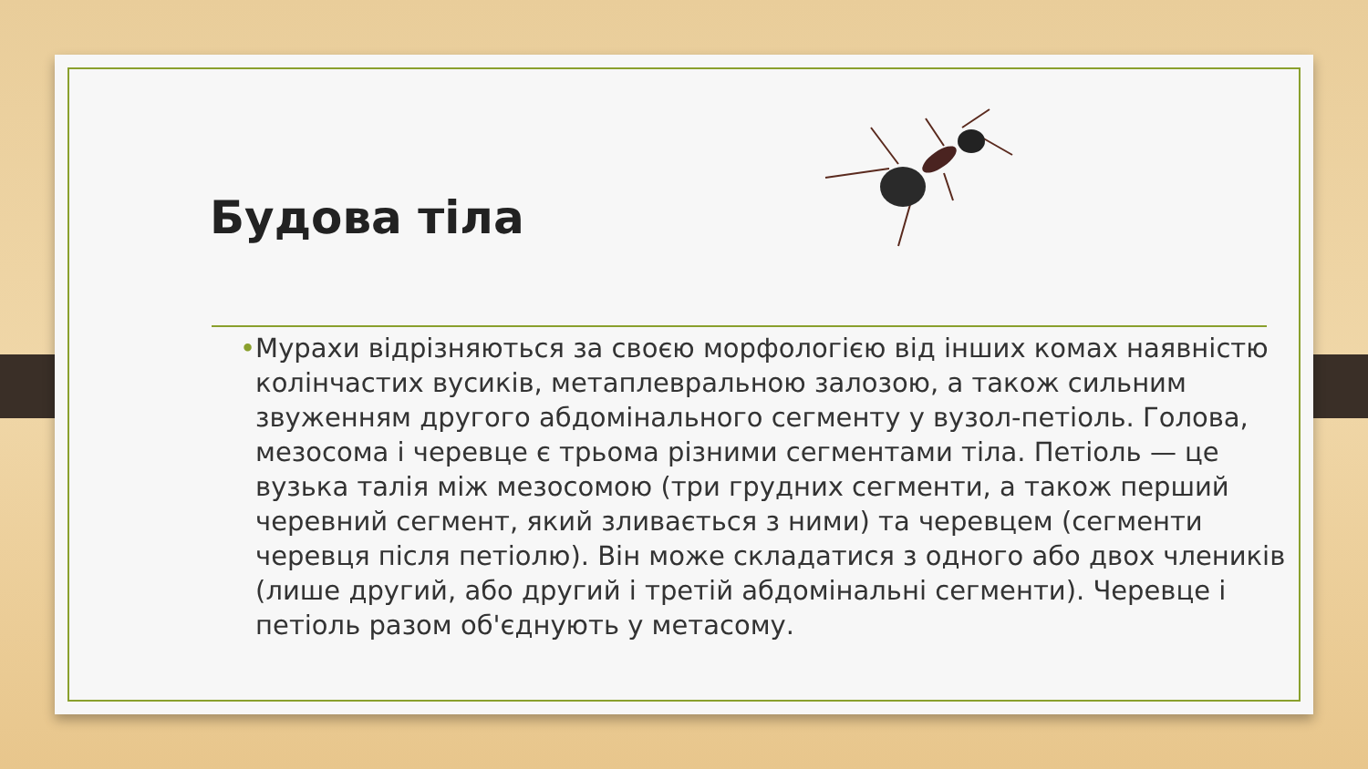Будова тіла
• Мурахи відрізняються за своєю морфологією від інших комах наявністю колінчастих вусиків, метаплевральною залозою, а також сильним звуженням другого абдомінального сегменту у вузол-петіоль. Голова, мезосома і черевце є трьома різними сегментами тіла. Петіоль — це вузька талія між мезосомою (три грудних сегменти, а також перший черевний сегмент, який зливається з ними) та черевцем (сегменти черевця після петіолю). Він може складатися з одного або двох члеників (лише другий, або другий і третій абдомінальні сегменти). Черевце і петіоль разом об'єднують у метасому.